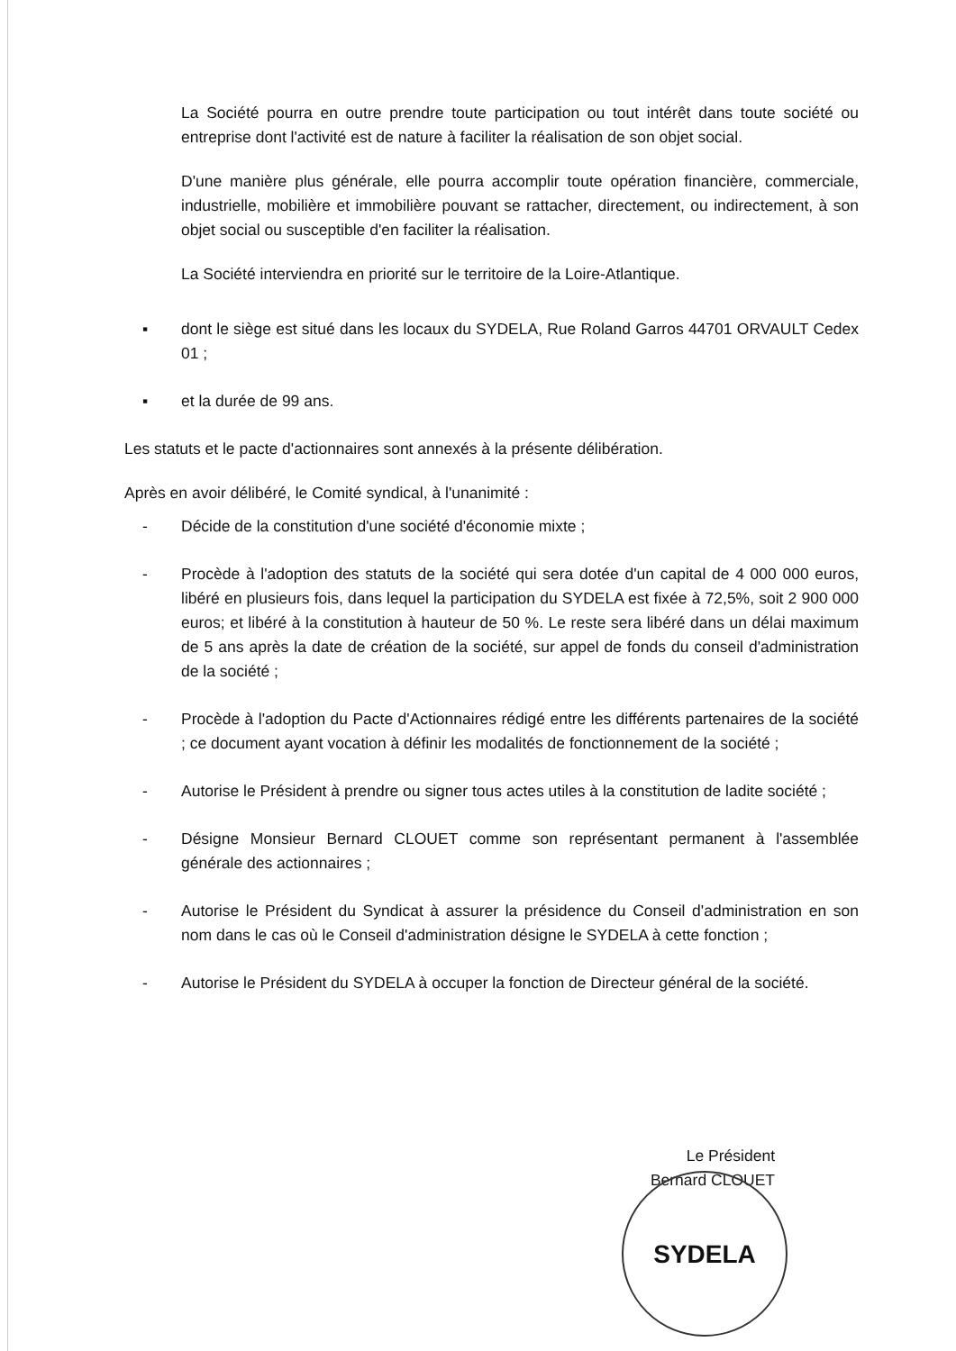La Société pourra en outre prendre toute participation ou tout intérêt dans toute société ou entreprise dont l'activité est de nature à faciliter la réalisation de son objet social.
D'une manière plus générale, elle pourra accomplir toute opération financière, commerciale, industrielle, mobilière et immobilière pouvant se rattacher, directement, ou indirectement, à son objet social ou susceptible d'en faciliter la réalisation.
La Société interviendra en priorité sur le territoire de la Loire-Atlantique.
▪ dont le siège est situé dans les locaux du SYDELA, Rue Roland Garros 44701 ORVAULT Cedex 01 ;
▪ et la durée de 99 ans.
Les statuts et le pacte d'actionnaires sont annexés à la présente délibération.
Après en avoir délibéré, le Comité syndical, à l'unanimité :
- Décide de la constitution d'une société d'économie mixte ;
- Procède à l'adoption des statuts de la société qui sera dotée d'un capital de 4 000 000 euros, libéré en plusieurs fois, dans lequel la participation du SYDELA est fixée à 72,5%, soit 2 900 000 euros; et libéré à la constitution à hauteur de 50 %. Le reste sera libéré dans un délai maximum de 5 ans après la date de création de la société, sur appel de fonds du conseil d'administration de la société ;
- Procède à l'adoption du Pacte d'Actionnaires rédigé entre les différents partenaires de la société ; ce document ayant vocation à définir les modalités de fonctionnement de la société ;
- Autorise le Président à prendre ou signer tous actes utiles à la constitution de ladite société ;
- Désigne Monsieur Bernard CLOUET comme son représentant permanent à l'assemblée générale des actionnaires ;
- Autorise le Président du Syndicat à assurer la présidence du Conseil d'administration en son nom dans le cas où le Conseil d'administration désigne le SYDELA à cette fonction ;
- Autorise le Président du SYDELA à occuper la fonction de Directeur général de la société.
Le Président
Bernard CLOUET
SYDELA